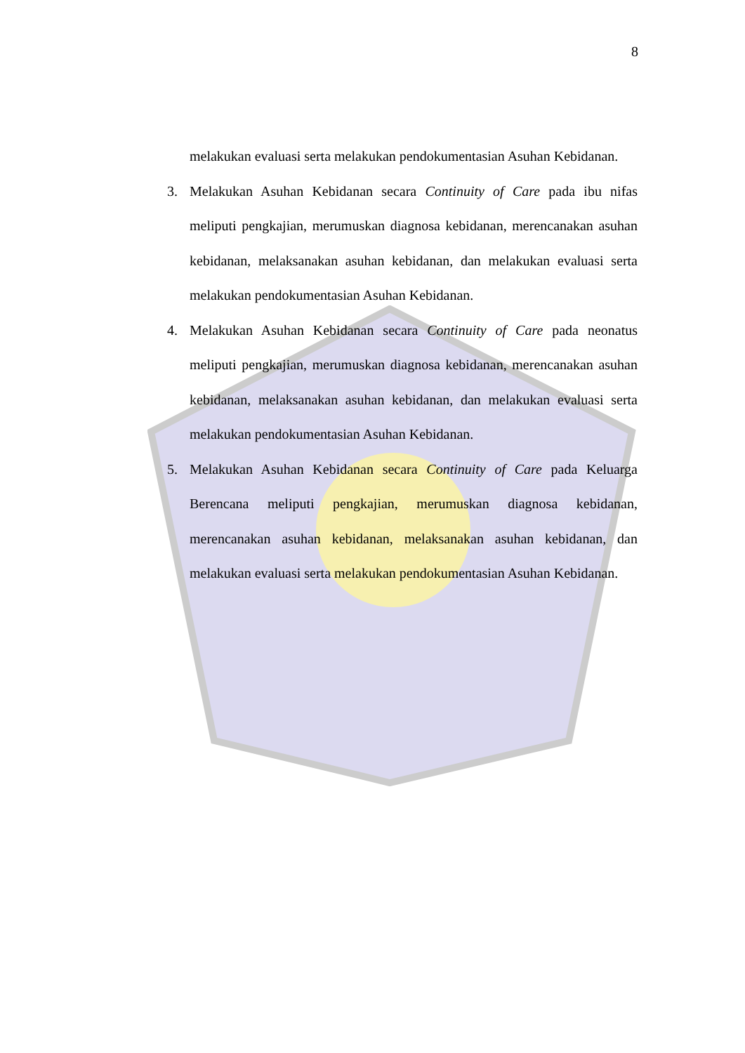8
melakukan evaluasi serta melakukan pendokumentasian Asuhan Kebidanan.
3. Melakukan Asuhan Kebidanan secara Continuity of Care pada ibu nifas meliputi pengkajian, merumuskan diagnosa kebidanan, merencanakan asuhan kebidanan, melaksanakan asuhan kebidanan, dan melakukan evaluasi serta melakukan pendokumentasian Asuhan Kebidanan.
4. Melakukan Asuhan Kebidanan secara Continuity of Care pada neonatus meliputi pengkajian, merumuskan diagnosa kebidanan, merencanakan asuhan kebidanan, melaksanakan asuhan kebidanan, dan melakukan evaluasi serta melakukan pendokumentasian Asuhan Kebidanan.
5. Melakukan Asuhan Kebidanan secara Continuity of Care pada Keluarga Berencana meliputi pengkajian, merumuskan diagnosa kebidanan, merencanakan asuhan kebidanan, melaksanakan asuhan kebidanan, dan melakukan evaluasi serta melakukan pendokumentasian Asuhan Kebidanan.